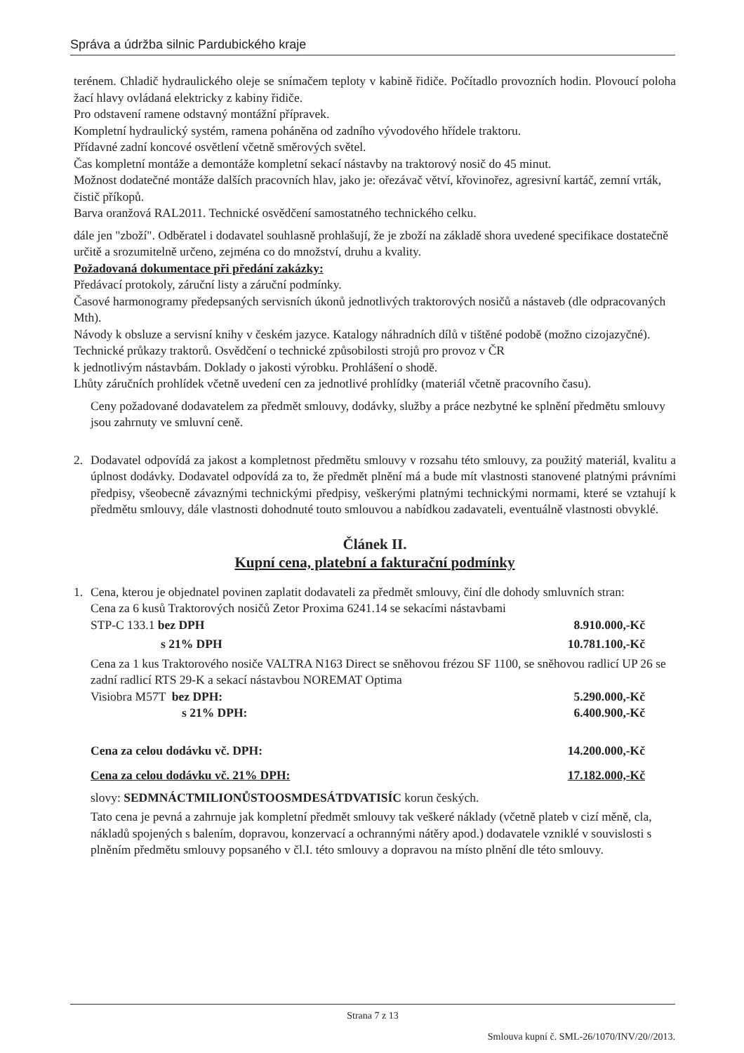Správa a údržba silnic Pardubického kraje
terénem. Chladič hydraulického oleje se snímačem teploty v kabině řidiče. Počítadlo provozních hodin. Plovoucí poloha žací hlavy ovládaná elektricky z kabiny řidiče.
Pro odstavení ramene odstavný montážní přípravek.
Kompletní hydraulický systém, ramena poháněna od zadního vývodového hřídele traktoru.
Přídavné zadní koncové osvětlení včetně směrových světel.
Čas kompletní montáže a demontáže kompletní sekací nástavby na traktorový nosič do 45 minut.
Možnost dodatečné montáže dalších pracovních hlav, jako je: ořezávač větví, křovinořez, agresivní kartáč, zemní vrták, čistič příkopů.
Barva oranžová RAL2011. Technické osvědčení samostatného technického celku.
dále jen "zboží". Odběratel i dodavatel souhlasně prohlašují, že je zboží na základě shora uvedené specifikace dostatečně určitě a srozumitelně určeno, zejména co do množství, druhu a kvality.
Požadovaná dokumentace při předání zakázky:
Předávací protokoly, záruční listy a záruční podmínky.
Časové harmonogramy předepsaných servisních úkonů jednotlivých traktorových nosičů a nástaveb (dle odpracovaných Mth).
Návody k obsluze a servisní knihy v českém jazyce. Katalogy náhradních dílů v tištěné podobě (možno cizojazyčné).
Technické průkazy traktorů. Osvědčení o technické způsobilosti strojů pro provoz v ČR
k jednotlivým nástavbám. Doklady o jakosti výrobku. Prohlášení o shodě.
Lhůty záručních prohlídek včetně uvedení cen za jednotlivé prohlídky (materiál včetně pracovního času).
Ceny požadované dodavatelem za předmět smlouvy, dodávky, služby a práce nezbytné ke splnění předmětu smlouvy jsou zahrnuty ve smluvní ceně.
2. Dodavatel odpovídá za jakost a kompletnost předmětu smlouvy v rozsahu této smlouvy, za použitý materiál, kvalitu a úplnost dodávky. Dodavatel odpovídá za to, že předmět plnění má a bude mít vlastnosti stanovené platnými právními předpisy, všeobecně závaznými technickými předpisy, veškerými platnými technickými normami, které se vztahují k předmětu smlouvy, dále vlastnosti dohodnuté touto smlouvou a nabídkou zadavateli, eventuálně vlastnosti obvyklé.
Článek II.
Kupní cena, platební a fakturační podmínky
1. Cena, kterou je objednatel povinen zaplatit dodavateli za předmět smlouvy, činí dle dohody smluvních stran:
Cena za 6 kusů Traktorových nosičů Zetor Proxima 6241.14 se sekacími nástavbami
STP-C 133.1 bez DPH 8.910.000,-Kč
s 21% DPH 10.781.100,-Kč
Cena za 1 kus Traktorového nosiče VALTRA N163 Direct se sněhovou frézou SF 1100, se sněhovou radlicí UP 26 se zadní radlicí RTS 29-K a sekací nástavbou NOREMAT Optima
Visiobra M57T bez DPH: 5.290.000,-Kč
s 21% DPH: 6.400.900,-Kč
Cena za celou dodávku vč. DPH: 14.200.000,-Kč
Cena za celou dodávku vč. 21% DPH: 17.182.000,-Kč
slovy: SEDMNÁCTMILIONŮSTOOSMDESÁTDVATISÍC korun českých.
Tato cena je pevná a zahrnuje jak kompletní předmět smlouvy tak veškeré náklady (včetně plateb v cizí měně, cla, nákladů spojených s balením, dopravou, konzervací a ochrannými nátěry apod.) dodavatele vzniklé v souvislosti s plněním předmětu smlouvy popsaného v čl.I. této smlouvy a dopravou na místo plnění dle této smlouvy.
Strana 7 z 13
Smlouva kupní č. SML-26/1070/INV/20//2013.